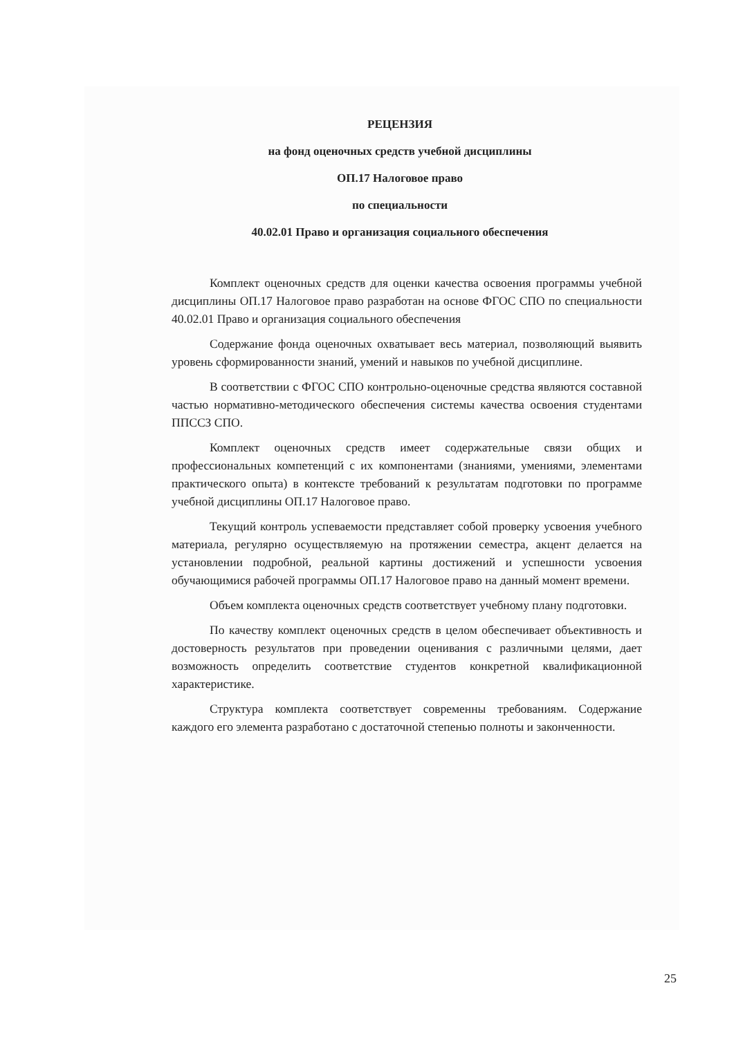РЕЦЕНЗИЯ
на фонд оценочных средств учебной дисциплины
ОП.17 Налоговое право
по специальности
40.02.01 Право и организация социального обеспечения
Комплект оценочных средств для оценки качества освоения программы учебной дисциплины ОП.17 Налоговое право разработан на основе ФГОС СПО по специальности 40.02.01 Право и организация социального обеспечения
Содержание фонда оценочных охватывает весь материал, позволяющий выявить уровень сформированности знаний, умений и навыков по учебной дисциплине.
В соответствии с ФГОС СПО контрольно-оценочные средства являются составной частью нормативно-методического обеспечения системы качества освоения студентами ППССЗ СПО.
Комплект оценочных средств имеет содержательные связи общих и профессиональных компетенций с их компонентами (знаниями, умениями, элементами практического опыта) в контексте требований к результатам подготовки по программе учебной дисциплины ОП.17 Налоговое право.
Текущий контроль успеваемости представляет собой проверку усвоения учебного материала, регулярно осуществляемую на протяжении семестра, акцент делается на установлении подробной, реальной картины достижений и успешности усвоения обучающимися рабочей программы ОП.17 Налоговое право на данный момент времени.
Объем комплекта оценочных средств соответствует учебному плану подготовки.
По качеству комплект оценочных средств в целом обеспечивает объективность и достоверность результатов при проведении оценивания с различными целями, дает возможность определить соответствие студентов конкретной квалификационной характеристике.
Структура комплекта соответствует современны требованиям. Содержание каждого его элемента разработано с достаточной степенью полноты и законченности.
25